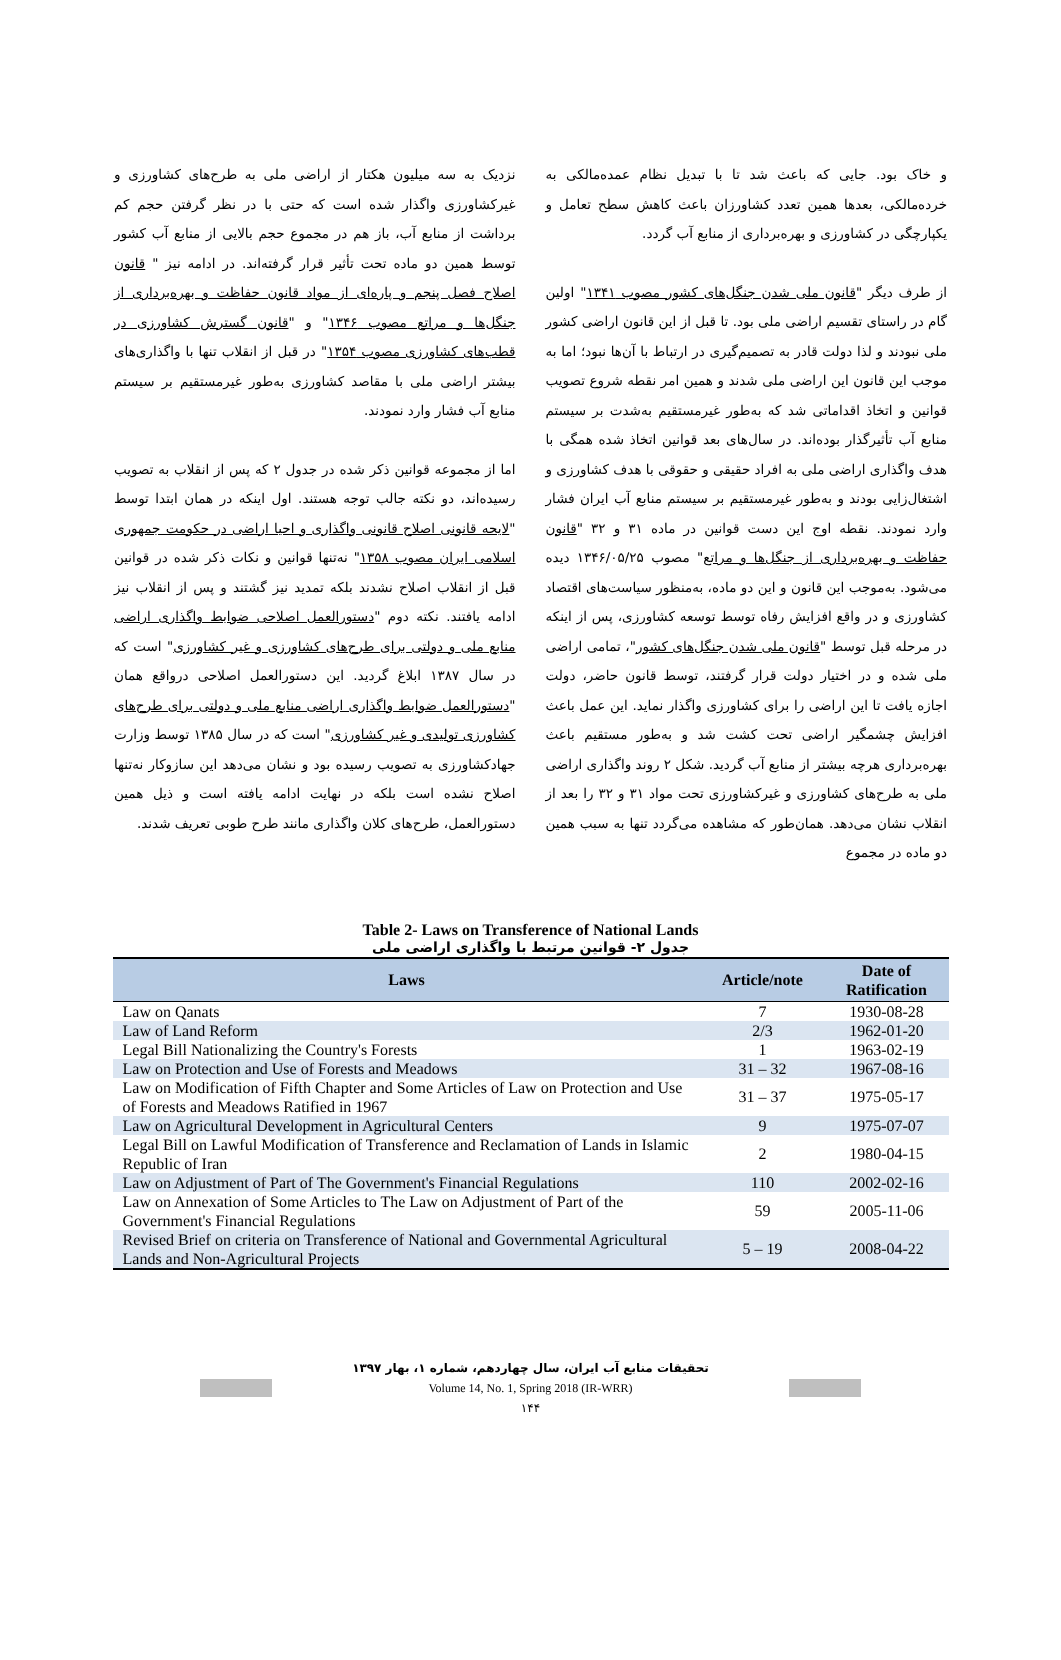و خاک بود. جایی که باعث شد تا با تبدیل نظام عمده‌مالکی به خرده‌مالکی، بعدها همین تعدد کشاورزان باعث کاهش سطح تعامل و یکپارچگی در کشاورزی و بهره‌برداری از منابع آب گردد.
از طرف دیگر "قانون ملی شدن جنگل‌های کشور مصوب ۱۳۴۱" اولین گام در راستای تقسیم اراضی ملی بود. تا قبل از این قانون اراضی کشور ملی نبودند و لذا دولت قادر به تصمیم‌گیری در ارتباط با آن‌ها نبود؛ اما به موجب این قانون این اراضی ملی شدند و همین امر نقطه شروع تصویب قوانین و اتخاذ اقداماتی شد که به‌طور غیرمستقیم به‌شدت بر سیستم منابع آب تأثیرگذار بوده‌اند. در سال‌های بعد قوانین اتخاذ شده همگی با هدف واگذاری اراضی ملی به افراد حقیقی و حقوقی با هدف کشاورزی و اشتغال‌زایی بودند و به‌طور غیرمستقیم بر سیستم منابع آب ایران فشار وارد نمودند. نقطه اوج این دست قوانین در ماده ۳۱ و ۳۲ "قانون حفاظت و بهره‌برداری از جنگل‌ها و مراتع" مصوب ۱۳۴۶/۰۵/۲۵ دیده می‌شود. به‌موجب این قانون و این دو ماده، به‌منظور سیاست‌های اقتصاد کشاورزی و در واقع افزایش رفاه توسط توسعه کشاورزی، پس از اینکه در مرحله قبل توسط "قانون ملی شدن جنگل‌های کشور"، تمامی اراضی ملی شده و در اختیار دولت قرار گرفتند، توسط قانون حاضر، دولت اجازه یافت تا این اراضی را برای کشاورزی واگذار نماید. این عمل باعث افزایش چشمگیر اراضی تحت کشت شد و به‌طور مستقیم باعث بهره‌برداری هرچه بیشتر از منابع آب گردید. شکل ۲ روند واگذاری اراضی ملی به طرح‌های کشاورزی و غیرکشاورزی تحت مواد ۳۱ و ۳۲ را بعد از انقلاب نشان می‌دهد. همان‌طور که مشاهده می‌گردد تنها به سبب همین دو ماده در مجموع
نزدیک به سه میلیون هکتار از اراضی ملی به طرح‌های کشاورزی و غیرکشاورزی واگذار شده است که حتی با در نظر گرفتن حجم کم برداشت از منابع آب، باز هم در مجموع حجم بالایی از منابع آب کشور توسط همین دو ماده تحت تأثیر قرار گرفته‌اند. در ادامه نیز " قانون اصلاح فصل پنجم و پاره‌ای از مواد قانون حفاظت و بهره‌برداری از جنگل‌ها و مراتع مصوب ۱۳۴۶" و "قانون گسترش کشاورزی در قطب‌های کشاورزی مصوب ۱۳۵۴" در قبل از انقلاب تنها با واگذاری‌های بیشتر اراضی ملی با مقاصد کشاورزی به‌طور غیرمستقیم بر سیستم منابع آب فشار وارد نمودند.
اما از مجموعه قوانین ذکر شده در جدول ۲ که پس از انقلاب به تصویب رسیده‌اند، دو نکته جالب توجه هستند. اول اینکه در همان ابتدا توسط "لایحه قانونی اصلاح قانونی واگذاری و احیا اراضی در حکومت جمهوری اسلامی ایران مصوب ۱۳۵۸" نه‌تنها قوانین و نکات ذکر شده در قوانین قبل از انقلاب اصلاح نشدند بلکه تمدید نیز گشتند و پس از انقلاب نیز ادامه یافتند. نکته دوم "دستورالعمل اصلاحی ضوابط واگذاری اراضی منابع ملی و دولتی برای طرح‌های کشاورزی و غیر کشاورزی" است که در سال ۱۳۸۷ ابلاغ گردید. این دستورالعمل اصلاحی درواقع همان "دستورالعمل ضوابط واگذاری اراضی منابع ملی و دولتی برای طرح‌های کشاورزی تولیدی و غیر کشاورزی" است که در سال ۱۳۸۵ توسط وزارت جهادکشاورزی به تصویب رسیده بود و نشان می‌دهد این سازوکار نه‌تنها اصلاح نشده است بلکه در نهایت ادامه یافته است و ذیل همین دستورالعمل، طرح‌های کلان واگذاری مانند طرح طوبی تعریف شدند.
Table 2- Laws on Transference of National Lands
جدول ۲- قوانین مرتبط با واگذاری اراضی ملی
| Laws | Article/note | Date of Ratification |
| --- | --- | --- |
| Law on Qanats | 7 | 1930-08-28 |
| Law of Land Reform | 2/3 | 1962-01-20 |
| Legal Bill Nationalizing the Country's Forests | 1 | 1963-02-19 |
| Law on Protection and Use of Forests and Meadows | 31 – 32 | 1967-08-16 |
| Law on Modification of Fifth Chapter and Some Articles of Law on Protection and Use of Forests and Meadows Ratified in 1967 | 31 – 37 | 1975-05-17 |
| Law on Agricultural Development in Agricultural Centers | 9 | 1975-07-07 |
| Legal Bill on Lawful Modification of Transference and Reclamation of Lands in Islamic Republic of Iran | 2 | 1980-04-15 |
| Law on Adjustment of Part of The Government's Financial Regulations | 110 | 2002-02-16 |
| Law on Annexation of Some Articles to The Law on Adjustment of Part of the Government's Financial Regulations | 59 | 2005-11-06 |
| Revised Brief on criteria on Transference of National and Governmental Agricultural Lands and Non-Agricultural Projects | 5 – 19 | 2008-04-22 |
تحقیقات منابع آب ایران، سال چهاردهم، شماره ۱، بهار ۱۳۹۷
Volume 14, No. 1, Spring 2018 (IR-WRR)
۱۴۴